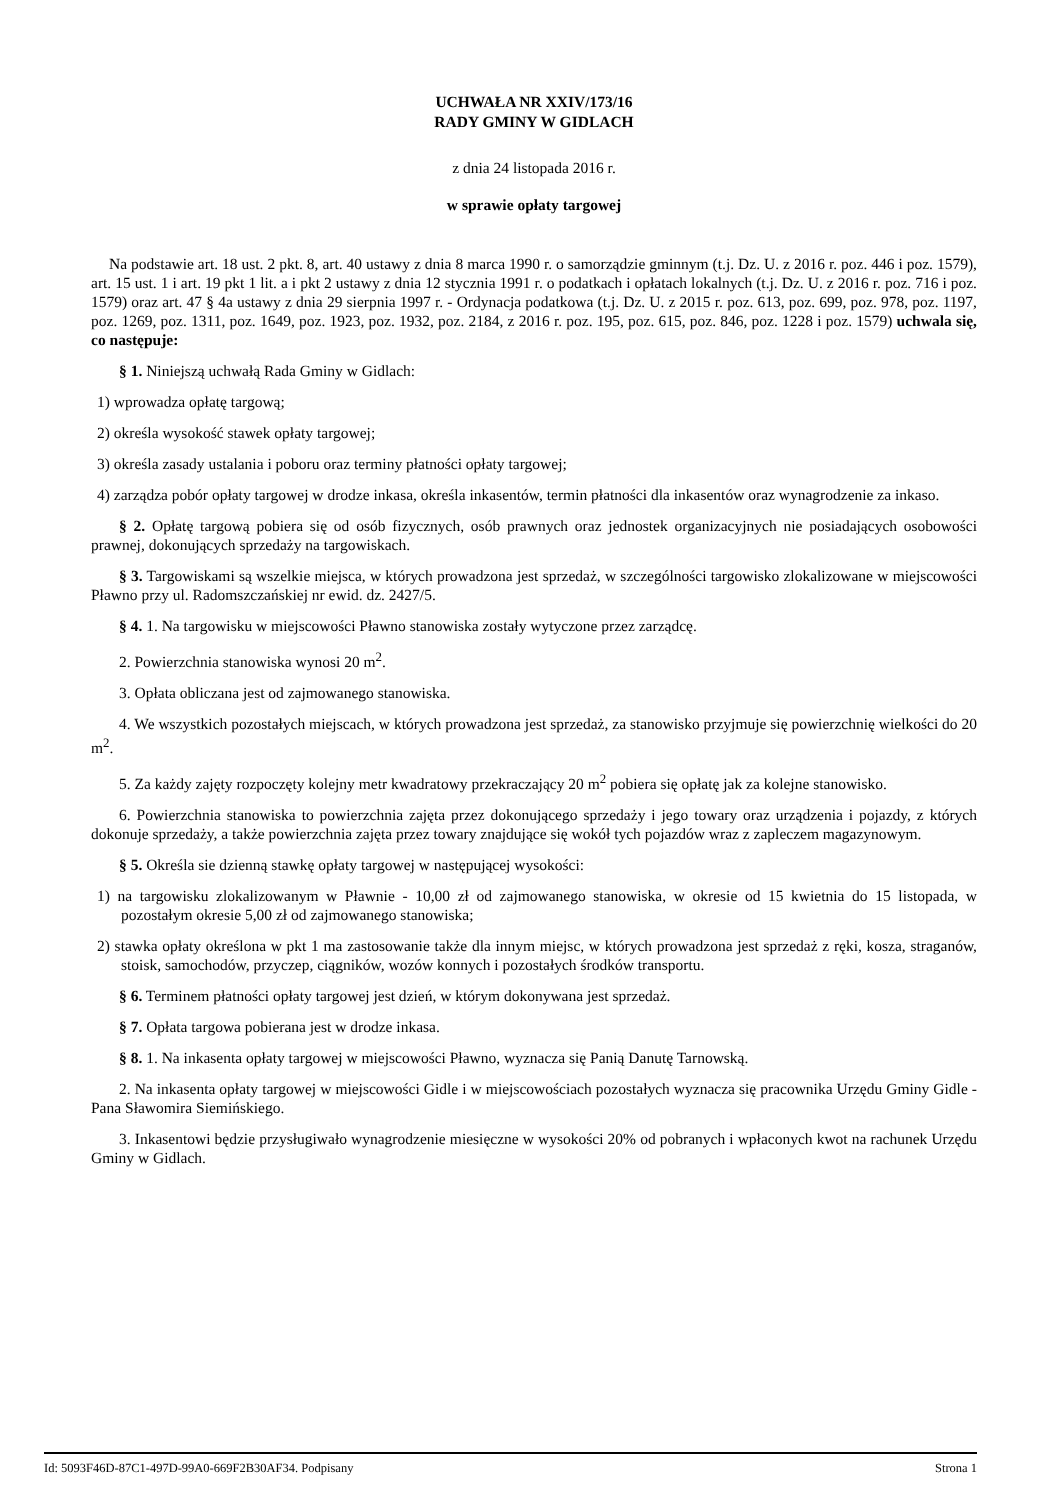UCHWAŁA NR XXIV/173/16
RADY GMINY W GIDLACH
z dnia 24 listopada 2016 r.
w sprawie opłaty targowej
Na podstawie art. 18 ust. 2 pkt. 8, art. 40 ustawy z dnia 8 marca 1990 r. o samorządzie gminnym (t.j. Dz. U. z 2016 r. poz. 446 i poz. 1579), art. 15 ust. 1 i art. 19 pkt 1 lit. a i pkt 2 ustawy z dnia 12 stycznia 1991 r. o podatkach i opłatach lokalnych (t.j. Dz. U. z 2016 r. poz. 716 i poz. 1579) oraz art. 47 § 4a ustawy z dnia 29 sierpnia 1997 r. - Ordynacja podatkowa (t.j. Dz. U. z 2015 r. poz. 613, poz. 699, poz. 978, poz. 1197, poz. 1269, poz. 1311, poz. 1649, poz. 1923, poz. 1932, poz. 2184, z 2016 r. poz. 195, poz. 615, poz. 846, poz. 1228 i poz. 1579) uchwala się, co następuje:
§ 1. Niniejszą uchwałą Rada Gminy w Gidlach:
1) wprowadza opłatę targową;
2) określa wysokość stawek opłaty targowej;
3) określa zasady ustalania i poboru oraz terminy płatności opłaty targowej;
4) zarządza pobór opłaty targowej w drodze inkasa, określa inkasentów, termin płatności dla inkasentów oraz wynagrodzenie za inkaso.
§ 2. Opłatę targową pobiera się od osób fizycznych, osób prawnych oraz jednostek organizacyjnych nie posiadających osobowości prawnej, dokonujących sprzedaży na targowiskach.
§ 3. Targowiskami są wszelkie miejsca, w których prowadzona jest sprzedaż, w szczególności targowisko zlokalizowane w miejscowości Pławno przy ul. Radomszczańskiej nr ewid. dz. 2427/5.
§ 4. 1. Na targowisku w miejscowości Pławno stanowiska zostały wytyczone przez zarządcę.
2. Powierzchnia stanowiska wynosi 20 m<sup>2</sup>.
3. Opłata obliczana jest od zajmowanego stanowiska.
4. We wszystkich pozostałych miejscach, w których prowadzona jest sprzedaż, za stanowisko przyjmuje się powierzchnię wielkości do 20 m<sup>2</sup>.
5. Za każdy zajęty rozpoczęty kolejny metr kwadratowy przekraczający 20 m<sup>2</sup> pobiera się opłatę jak za kolejne stanowisko.
6. Powierzchnia stanowiska to powierzchnia zajęta przez dokonującego sprzedaży i jego towary oraz urządzenia i pojazdy, z których dokonuje sprzedaży, a także powierzchnia zajęta przez towary znajdujące się wokół tych pojazdów wraz z zapleczem magazynowym.
§ 5. Określa sie dzienną stawkę opłaty targowej w następującej wysokości:
1) na targowisku zlokalizowanym w Pławnie - 10,00 zł od zajmowanego stanowiska, w okresie od 15 kwietnia do 15 listopada, w pozostałym okresie 5,00 zł od zajmowanego stanowiska;
2) stawka opłaty określona w pkt 1 ma zastosowanie także dla innym miejsc, w których prowadzona jest sprzedaż z ręki, kosza, straganów, stoisk, samochodów, przyczep, ciągników, wozów konnych i pozostałych środków transportu.
§ 6. Terminem płatności opłaty targowej jest dzień, w którym dokonywana jest sprzedaż.
§ 7. Opłata targowa pobierana jest w drodze inkasa.
§ 8. 1. Na inkasenta opłaty targowej w miejscowości Pławno, wyznacza się Panią Danutę Tarnowską.
2. Na inkasenta opłaty targowej w miejscowości Gidle i w miejscowościach pozostałych wyznacza się pracownika Urzędu Gminy Gidle - Pana Sławomira Siemińskiego.
3. Inkasentowi będzie przysługiwało wynagrodzenie miesięczne w wysokości 20% od pobranych i wpłaconych kwot na rachunek Urzędu Gminy w Gidlach.
Id: 5093F46D-87C1-497D-99A0-669F2B30AF34. Podpisany Strona 1